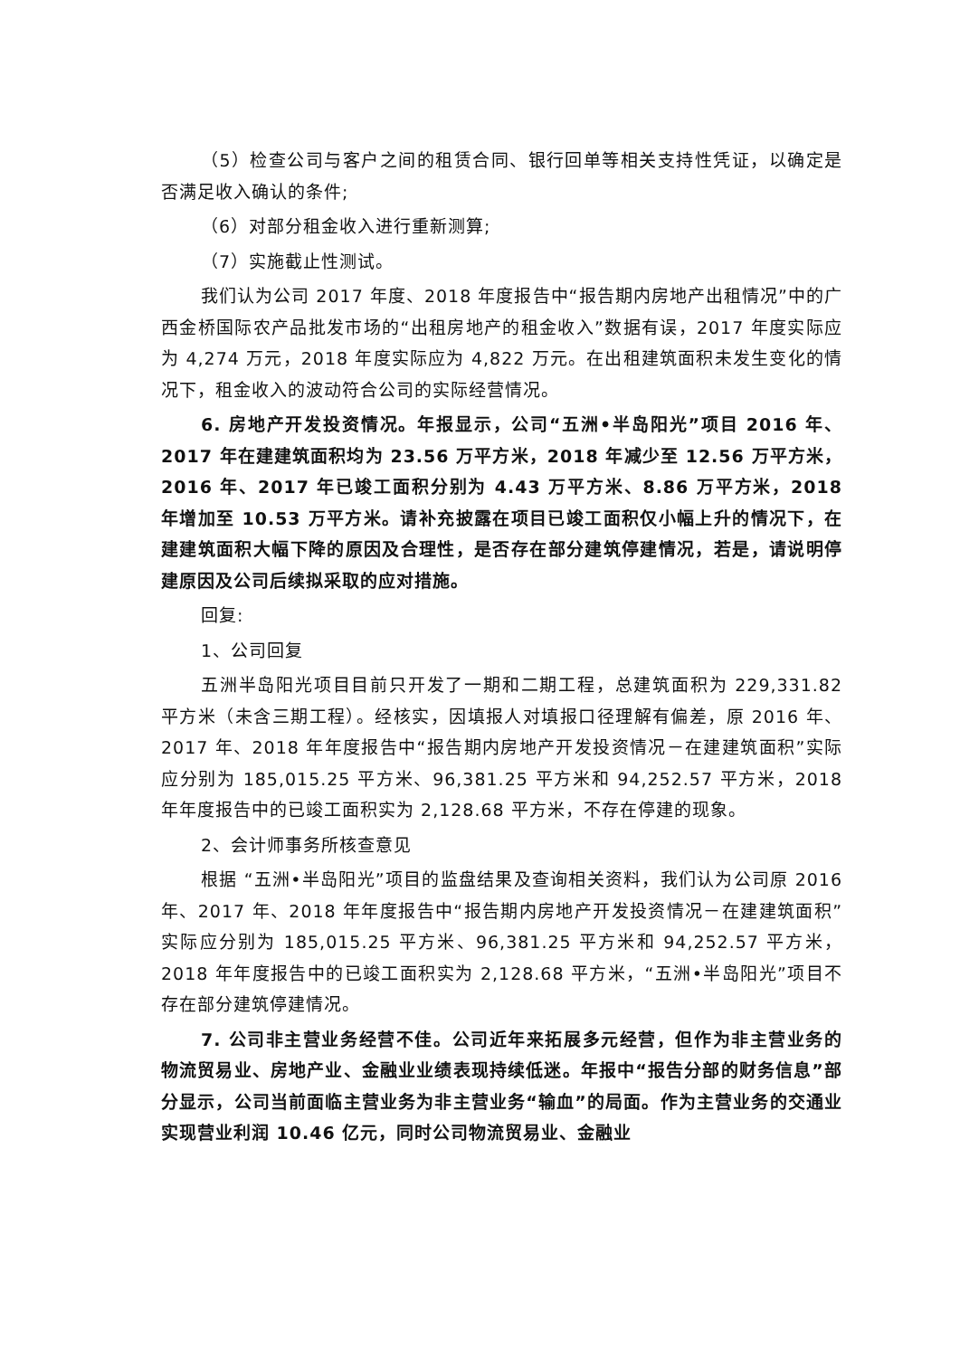（5）检查公司与客户之间的租赁合同、银行回单等相关支持性凭证，以确定是否满足收入确认的条件;
（6）对部分租金收入进行重新测算;
（7）实施截止性测试。
我们认为公司 2017 年度、2018 年度报告中“报告期内房地产出租情况”中的广西金桥国际农产品批发市场的“出租房地产的租金收入”数据有误，2017 年度实际应为 4,274 万元，2018 年度实际应为 4,822 万元。在出租建筑面积未发生变化的情况下，租金收入的波动符合公司的实际经营情况。
6. 房地产开发投资情况。年报显示，公司“五洲•半岛阳光”项目 2016 年、2017 年在建建筑面积均为 23.56 万平方米，2018 年减少至 12.56 万平方米，2016 年、2017 年已竣工面积分别为 4.43 万平方米、8.86 万平方米，2018 年增加至 10.53 万平方米。请补充披露在项目已竣工面积仅小幅上升的情况下，在建建筑面积大幅下降的原因及合理性，是否存在部分建筑停建情况，若是，请说明停建原因及公司后续拟采取的应对措施。
回复:
1、公司回复
五洲半岛阳光项目目前只开发了一期和二期工程，总建筑面积为 229,331.82 平方米（未含三期工程）。经核实，因填报人对填报口径理解有偏差，原 2016 年、2017 年、2018 年年度报告中“报告期内房地产开发投资情况－在建建筑面积”实际应分别为 185,015.25 平方米、96,381.25 平方米和 94,252.57 平方米，2018 年年度报告中的已竣工面积实为 2,128.68 平方米，不存在停建的现象。
2、会计师事务所核查意见
根据 “五洲•半岛阳光”项目的监盘结果及查询相关资料，我们认为公司原 2016 年、2017 年、2018 年年度报告中“报告期内房地产开发投资情况－在建建筑面积”实际应分别为 185,015.25 平方米、96,381.25 平方米和 94,252.57 平方米，2018 年年度报告中的已竣工面积实为 2,128.68 平方米，“五洲•半岛阳光”项目不存在部分建筑停建情况。
7. 公司非主营业务经营不佳。公司近年来拓展多元经营，但作为非主营业务的物流贸易业、房地产业、金融业业绩表现持续低迷。年报中“报告分部的财务信息”部分显示，公司当前面临主营业务为非主营业务“输血”的局面。作为主营业务的交通业实现营业利润 10.46 亿元，同时公司物流贸易业、金融业